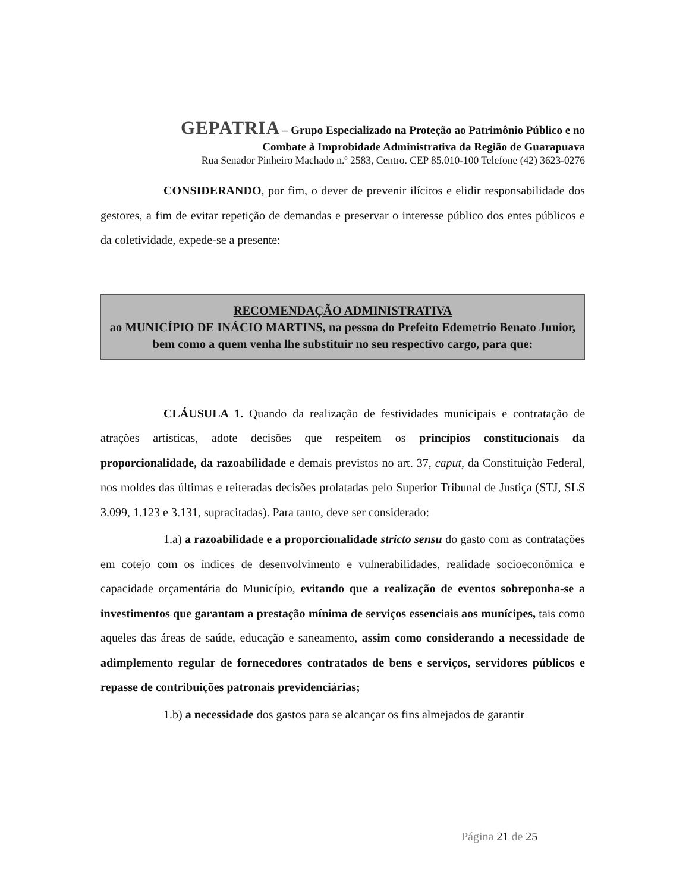GEPATRIA – Grupo Especializado na Proteção ao Patrimônio Público e no
Combate à Improbidade Administrativa da Região de Guarapuava
Rua Senador Pinheiro Machado n.º 2583, Centro. CEP 85.010-100 Telefone (42) 3623-0276
CONSIDERANDO, por fim, o dever de prevenir ilícitos e elidir responsabilidade dos gestores, a fim de evitar repetição de demandas e preservar o interesse público dos entes públicos e da coletividade, expede-se a presente:
RECOMENDAÇÃO ADMINISTRATIVA
ao MUNICÍPIO DE INÁCIO MARTINS, na pessoa do Prefeito Edemetrio Benato Junior, bem como a quem venha lhe substituir no seu respectivo cargo, para que:
CLÁUSULA 1. Quando da realização de festividades municipais e contratação de atrações artísticas, adote decisões que respeitem os princípios constitucionais da proporcionalidade, da razoabilidade e demais previstos no art. 37, caput, da Constituição Federal, nos moldes das últimas e reiteradas decisões prolatadas pelo Superior Tribunal de Justiça (STJ, SLS 3.099, 1.123 e 3.131, supracitadas). Para tanto, deve ser considerado:
1.a) a razoabilidade e a proporcionalidade stricto sensu do gasto com as contratações em cotejo com os índices de desenvolvimento e vulnerabilidades, realidade socioeconômica e capacidade orçamentária do Município, evitando que a realização de eventos sobreponha-se a investimentos que garantam a prestação mínima de serviços essenciais aos munícipes, tais como aqueles das áreas de saúde, educação e saneamento, assim como considerando a necessidade de adimplemento regular de fornecedores contratados de bens e serviços, servidores públicos e repasse de contribuições patronais previdenciárias;
1.b) a necessidade dos gastos para se alcançar os fins almejados de garantir
Página 21 de 25